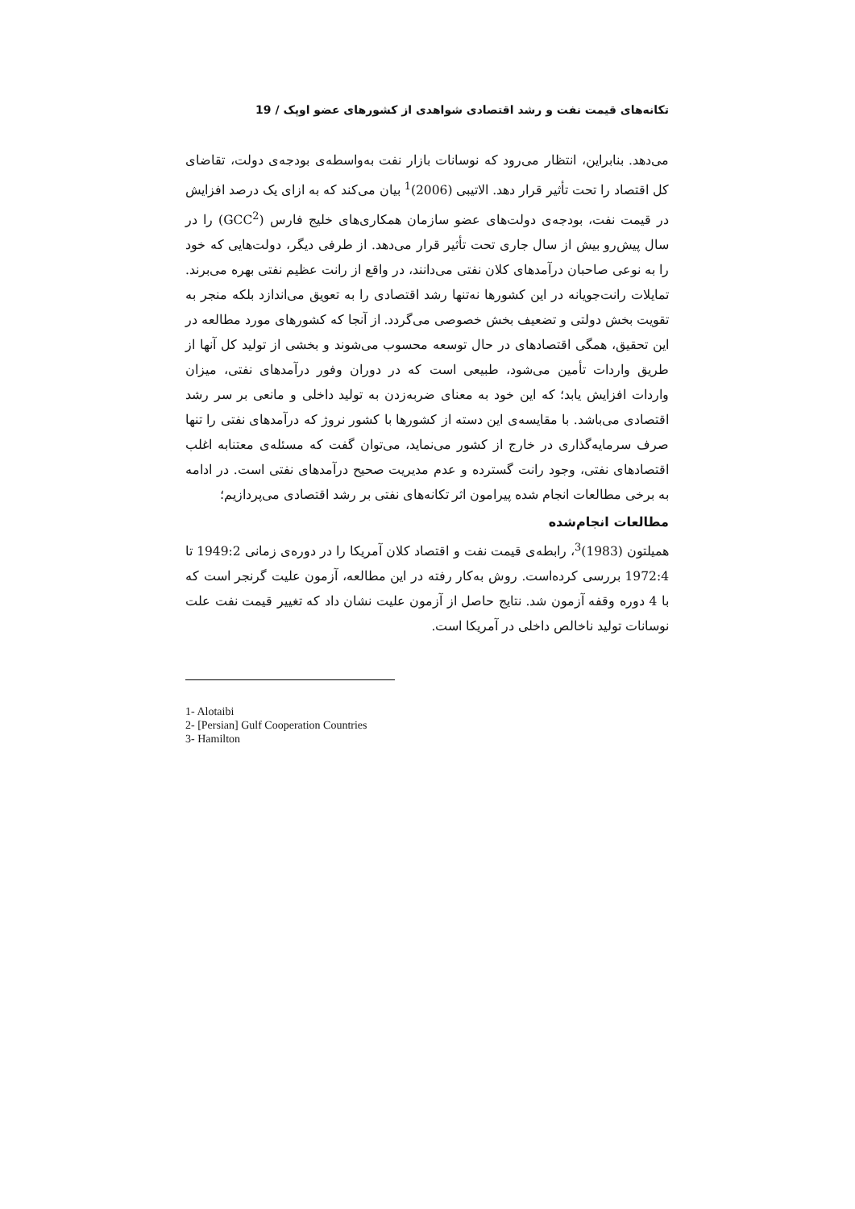تکانه‌های قیمت نفت و رشد اقتصادی شواهدی از کشورهای عضو اوپک / 19
می‌دهد. بنابراین، انتظار می‌رود که نوسانات بازار نفت به‌واسطه‌ی بودجه‌ی دولت، تقاضای کل اقتصاد را تحت تأثیر قرار دهد. الاتیبی (2006)<sup>1</sup> بیان می‌کند که به ازای یک درصد افزایش در قیمت نفت، بودجه‌ی دولت‌های عضو سازمان همکاری‌های خلیج فارس (GCC<sup>2</sup>) را در سال پیش‌رو بیش از سال جاری تحت تأثیر قرار می‌دهد. از طرفی دیگر، دولت‌هایی که خود را به نوعی صاحبان درآمدهای کلان نفتی می‌دانند، در واقع از رانت عظیم نفتی بهره می‌برند. تمایلات رانت‌جویانه در این کشورها نه‌تنها رشد اقتصادی را به تعویق می‌اندازد بلکه منجر به تقویت بخش دولتی و تضعیف بخش خصوصی می‌گردد. از آنجا که کشورهای مورد مطالعه در این تحقیق، همگی اقتصادهای در حال توسعه محسوب می‌شوند و بخشی از تولید کل آنها از طریق واردات تأمین می‌شود، طبیعی است که در دوران وفور درآمدهای نفتی، میزان واردات افزایش یابد؛ که این خود به معنای ضربه‌زدن به تولید داخلی و مانعی بر سر رشد اقتصادی می‌باشد. با مقایسه‌ی این دسته از کشورها با کشور نروژ که درآمدهای نفتی را تنها صرف سرمایه‌گذاری در خارج از کشور می‌نماید، می‌توان گفت که مسئله‌ی معتنابه اغلب اقتصادهای نفتی، وجود رانت گسترده و عدم مدیریت صحیح درآمدهای نفتی است. در ادامه به برخی مطالعات انجام شده پیرامون اثر تکانه‌های نفتی بر رشد اقتصادی می‌پردازیم؛
مطالعات انجام‌شده
همیلتون (1983)<sup>3</sup>، رابطه‌ی قیمت نفت و اقتصاد کلان آمریکا را در دوره‌ی زمانی 1949:2 تا 1972:4 بررسی کرده‌است. روش به‌کار رفته در این مطالعه، آزمون علیت گرنجر است که با 4 دوره وقفه آزمون شد. نتایج حاصل از آزمون علیت نشان داد که تغییر قیمت نفت علت نوسانات تولید ناخالص داخلی در آمریکا است.
1- Alotaibi
2- [Persian] Gulf Cooperation Countries
3- Hamilton